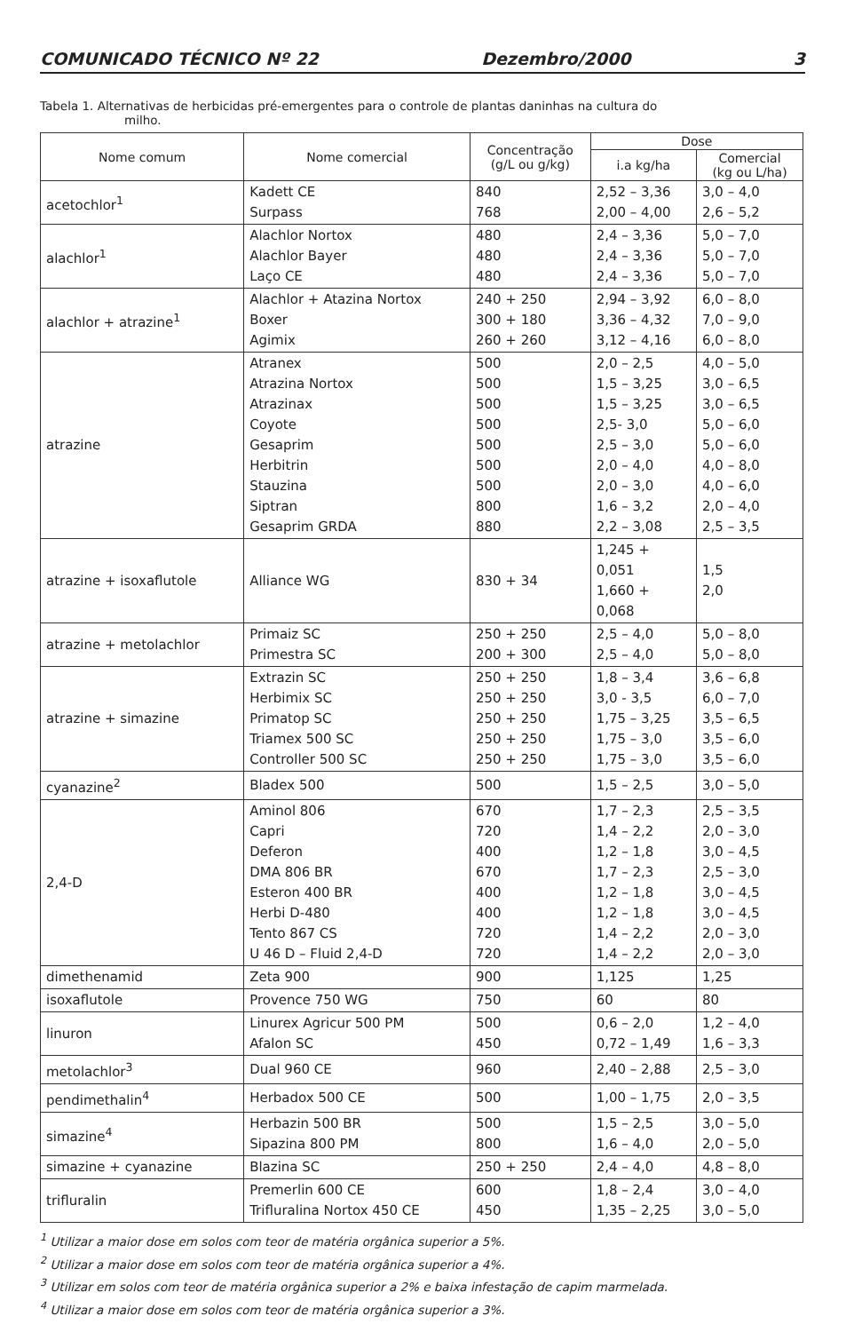COMUNICADO TÉCNICO Nº 22 Dezembro/2000 3
Tabela 1. Alternativas de herbicidas pré-emergentes para o controle de plantas daninhas na cultura do
milho.
| Nome comum | Nome comercial | Concentração (g/L ou g/kg) | Dose | |
| --- | --- | --- | --- | --- |
| | | | i.a kg/ha | Comercial (kg ou L/ha) |
| acetochlor<sup>1</sup> | Kadett CE Surpass | 840 768 | 2,52 – 3,36 2,00 – 4,00 | 3,0 – 4,0 2,6 – 5,2 |
| alachlor<sup>1</sup> | Alachlor Nortox Alachlor Bayer Laço CE | 480 480 480 | 2,4 – 3,36 2,4 – 3,36 2,4 – 3,36 | 5,0 – 7,0 5,0 – 7,0 5,0 – 7,0 |
| alachlor + atrazine<sup>1</sup> | Alachlor + Atazina Nortox Boxer Agimix | 240 + 250 300 + 180 260 + 260 | 2,94 – 3,92 3,36 – 4,32 3,12 – 4,16 | 6,0 – 8,0 7,0 – 9,0 6,0 – 8,0 |
| atrazine | Atranex Atrazina Nortox Atrazinax Coyote Gesaprim Herbitrin Stauzina Siptran Gesaprim GRDA | 500 500 500 500 500 500 500 800 880 | 2,0 – 2,5 1,5 – 3,25 1,5 – 3,25 2,5- 3,0 2,5 – 3,0 2,0 – 4,0 2,0 – 3,0 1,6 – 3,2 2,2 – 3,08 | 4,0 – 5,0 3,0 – 6,5 3,0 – 6,5 5,0 – 6,0 5,0 – 6,0 4,0 – 8,0 4,0 – 6,0 2,0 – 4,0 2,5 – 3,5 |
| atrazine + isoxaflutole | Alliance WG | 830 + 34 | 1,245 + 0,051 1,660 + 0,068 | 1,5 2,0 |
| atrazine + metolachlor | Primaiz SC Primestra SC | 250 + 250 200 + 300 | 2,5 – 4,0 2,5 – 4,0 | 5,0 – 8,0 5,0 – 8,0 |
| atrazine + simazine | Extrazin SC Herbimix SC Primatop SC Triamex 500 SC Controller 500 SC | 250 + 250 250 + 250 250 + 250 250 + 250 250 + 250 | 1,8 – 3,4 3,0 - 3,5 1,75 – 3,25 1,75 – 3,0 1,75 – 3,0 | 3,6 – 6,8 6,0 – 7,0 3,5 – 6,5 3,5 – 6,0 3,5 – 6,0 |
| cyanazine<sup>2</sup> | Bladex 500 | 500 | 1,5 – 2,5 | 3,0 – 5,0 |
| 2,4-D | Aminol 806 Capri Deferon DMA 806 BR Esteron 400 BR Herbi D-480 Tento 867 CS U 46 D – Fluid 2,4-D | 670 720 400 670 400 400 720 720 | 1,7 – 2,3 1,4 – 2,2 1,2 – 1,8 1,7 – 2,3 1,2 – 1,8 1,2 – 1,8 1,4 – 2,2 1,4 – 2,2 | 2,5 – 3,5 2,0 – 3,0 3,0 – 4,5 2,5 – 3,0 3,0 – 4,5 3,0 – 4,5 2,0 – 3,0 2,0 – 3,0 |
| dimethenamid | Zeta 900 | 900 | 1,125 | 1,25 |
| isoxaflutole | Provence 750 WG | 750 | 60 | 80 |
| linuron | Linurex Agricur 500 PM Afalon SC | 500 450 | 0,6 – 2,0 0,72 – 1,49 | 1,2 – 4,0 1,6 – 3,3 |
| metolachlor<sup>3</sup> | Dual 960 CE | 960 | 2,40 – 2,88 | 2,5 – 3,0 |
| pendimethalin<sup>4</sup> | Herbadox 500 CE | 500 | 1,00 – 1,75 | 2,0 – 3,5 |
| simazine<sup>4</sup> | Herbazin 500 BR Sipazina 800 PM | 500 800 | 1,5 – 2,5 1,6 – 4,0 | 3,0 – 5,0 2,0 – 5,0 |
| simazine + cyanazine | Blazina SC | 250 + 250 | 2,4 – 4,0 | 4,8 – 8,0 |
| trifluralin | Premerlin 600 CE Trifluralina Nortox 450 CE | 600 450 | 1,8 – 2,4 1,35 – 2,25 | 3,0 – 4,0 3,0 – 5,0 |
<sup>1</sup> Utilizar a maior dose em solos com teor de matéria orgânica superior a 5%.
<sup>2</sup> Utilizar a maior dose em solos com teor de matéria orgânica superior a 4%.
<sup>3</sup> Utilizar em solos com teor de matéria orgânica superior a 2% e baixa infestação de capim marmelada.
<sup>4</sup> Utilizar a maior dose em solos com teor de matéria orgânica superior a 3%.